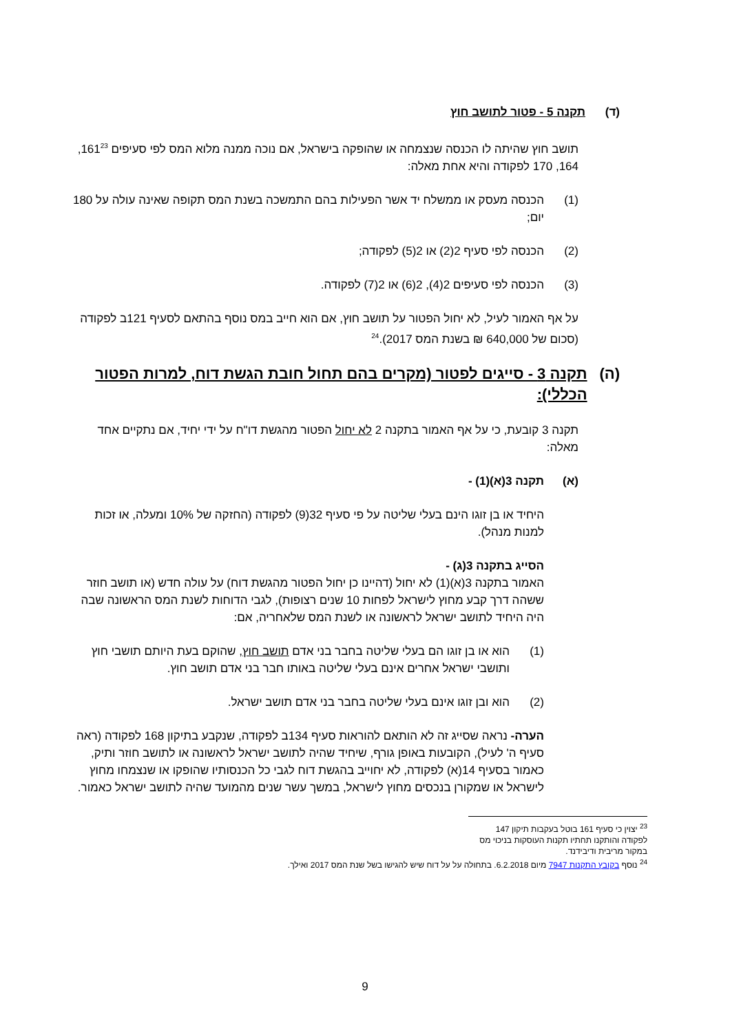(ד) תקנה 5 - פטור לתושב חוץ
תושב חוץ שהיתה לו הכנסה שנצמחה או שהופקה בישראל, אם נוכה ממנה מלוא המס לפי סעיפים 161<sup>23</sup>, 164, 170 לפקודה והיא אחת מאלה:
(1) הכנסה מעסק או ממשלח יד אשר הפעילות בהם התמשכה בשנת המס תקופה שאינה עולה על 180 יום;
(2) הכנסה לפי סעיף 2(2) או 2(5) לפקודה;
(3) הכנסה לפי סעיפים 2(4), 2(6) או 2(7) לפקודה.
על אף האמור לעיל, לא יחול הפטור על תושב חוץ, אם הוא חייב במס נוסף בהתאם לסעיף 121ב לפקודה (סכום של 640,000 ₪ בשנת המס 2017).<sup>24</sup>
(ה) תקנה 3 - סייגים לפטור (מקרים בהם תחול חובת הגשת דוח, למרות הפטור הכללי):
תקנה 3 קובעת, כי על אף האמור בתקנה 2 לא יחול הפטור מהגשת דו"ח על ידי יחיד, אם נתקיים אחד מאלה:
(א) תקנה 3(א)(1) -
היחיד או בן זוגו הינם בעלי שליטה על פי סעיף 32(9) לפקודה (החזקה של 10% ומעלה, או זכות למנות מנהל).
הסייג בתקנה 3(ג) -
האמור בתקנה 3(א)(1) לא יחול (דהיינו כן יחול הפטור מהגשת דוח) על עולה חדש (או תושב חוזר ששהה דרך קבע מחוץ לישראל לפחות 10 שנים רצופות), לגבי הדוחות לשנת המס הראשונה שבה היה היחיד לתושב ישראל לראשונה או לשנת המס שלאחריה, אם:
(1) הוא או בן זוגו הם בעלי שליטה בחבר בני אדם תושב חוץ, שהוקם בעת היותם תושבי חוץ ותושבי ישראל אחרים אינם בעלי שליטה באותו חבר בני אדם תושב חוץ.
(2) הוא ובן זוגו אינם בעלי שליטה בחבר בני אדם תושב ישראל.
הערה- נראה שסייג זה לא הותאם להוראות סעיף 134ב לפקודה, שנקבע בתיקון 168 לפקודה (ראה סעיף ה' לעיל), הקובעות באופן גורף, שיחיד שהיה לתושב ישראל לראשונה או לתושב חוזר ותיק, כאמור בסעיף 14(א) לפקודה, לא יחוייב בהגשת דוח לגבי כל הכנסותיו שהופקו או שנצמחו מחוץ לישראל או שמקורן בנכסים מחוץ לישראל, במשך עשר שנים מהמועד שהיה לתושב ישראל כאמור.
<sup>23</sup> יצוין כי סעיף 161 בוטל בעקבות תיקון 147 לפקודה והותקנו תחתיו תקנות העוסקות בניכוי מס במקור מריבית ודיבידנד.
<sup>24</sup> נוסף בקובץ התקנות 7947 מיום 6.2.2018. בתחולה על על דוח שיש להגישו בשל שנת המס 2017 ואילך.
9